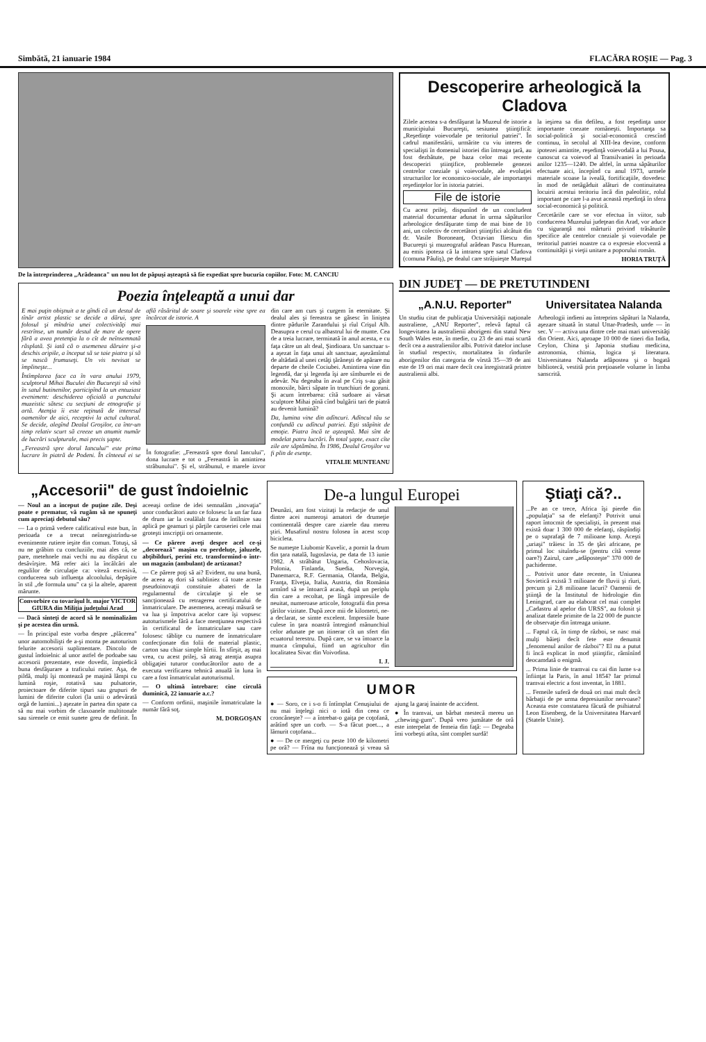Simbătă, 21 ianuarie 1984 FLACĂRA ROŞIE — Pag. 3
De la întreprinderea „Arădeanca" un nou lot de păpuşi aşteaptă să fie expediat spre bucuria copiilor. Foto: M. CANCIU
Poezia înţeleaptă a unui dar
E mai puţin obişnuit a te gîndi că un destul de tînăr artist plastic se decide a dărui, spre folosul şi mîndria unei colectivităţi mai restrînse, un număr destul de mare de opere fără a avea pretenţia la o cît de neînsemnată răsplată. Şi iată că o asemenea dăruire şi-a deschis aripile, a început să se taie piatra şi să se nască frumuseţi. Un vis nevisat se împlineşte...
Întîmplarea face ca în vara anului 1979, sculptorul Mihai Buculei din Bucureşti să vină în satul butinenilor, participînd la un entuziast eveniment: deschiderea oficială a punctului muzeistic sătesc cu secţiuni de etnografie şi artă. Atenţia îi este reţinută de interesul oamenilor de aici, receptivi la actul cultural. Se decide, alegînd Dealul Groşilor, ca într-un timp relativ scurt să creeze un anumit număr de lucrări sculpturale, mai precis şapte.
„Fereastră spre dorul Iancului" este prima lucrare în piatră de Podeni. În cînteeul ei se află răsăritul de soare şi soarele vine spre ea încărcat de istorie. A
În fotografie: „Fereastră spre dorul Iancului", dona lucrare e tot o „Fereastră în amintirea străbunului". Şi el, străbunul, e marele izvor din care am curs şi curgem în eternitate. Şi dealul ales şi fereastra se găsesc în liniştea dintre pădurile Zarandului şi rîul Crişul Alb. Deasupra e cerul cu albastrul lui de munte. Cea de a treia lucrare, terminată în anul acesta, e cu faţa către un alt deal, Şindioara. Un sanctuar s-a aşezat în faţa unui alt sanctuar, aşezămîntul de altădată al unei cetăţi ţărăneşti de apărare nu departe de cheile Cociubei. Amintirea vine din legendă, dar şi legenda îşi are sîmburele ei de adevăr. Nu degeaba în aval pe Criş s-au găsit monoxile, bărci săpate în trunchiuri de goruni. Şi acum întrebarea: cîtă sudoare ai vărsat sculptore Mihai pînă cînd bulgării tari de piatră au devenit lumină?
Da, lumina vine din adîncuri. Adîncul tău se confundă cu adîncul patriei. Eşti stăpînit de emoţie. Piatra încă te aşteaptă. Mai sînt de modelat patru lucrări. În total şapte, exact cîte zile are săptămîna. În 1986, Dealul Groşilor va fi plin de esenţe.
VITALIE MUNTEANU
Descoperire arheologică la Cladova
Zilele acestea s-a desfăşurat la Muzeul de istorie a municipiului Bucureşti, sesiunea ştiinţifică: „Reşedinţe voievodale pe teritoriul patriei". În cadrul manifestării, urmărite cu viu interes de specialişti în domeniul istoriei din întreaga ţară, au fost dezbătute, pe baza celor mai recente descoperiri ştiinţifice, problemele genezei centrelor cneziale şi voievodale, ale evoluţiei structurilor lor economico-sociale, ale importanţei reşedinţelor lor în istoria patriei.
File de istorie
Cu acest prilej, dispunînd de un concludent material documentar adunat în urma săpăturilor arheologice desfăşurate timp de mai bine de 10 ani, un colectiv de cercetători ştiinţifici alcătuit din dr. Vasile Boroneanţ, Octavian Iliescu din Bucureşti şi muzeograful arădean Pascu Hurezan, au emis ipoteza că la intrarea spre satul Cladova (comuna Păuliş), pe dealul care străjuieşte Mureşul la ieşirea sa din defileu, a fost reşedinţa unor importante cnezate româneşti. Importanţa sa social-politică şi social-economică crescînd continuu, în secolul al XIII-lea devine, conform ipotezei amintite, reşedinţă voievodală a lui Pousa, cunoscut ca voievod al Transilvaniei în perioada anilor 1235—1240. De altfel, în urma săpăturilor efectuate aici, începînd cu anul 1973, urmele materiale scoase la iveală, fortificaţiile, dovedesc în mod de netăgăduit alături de continuitatea locuirii acestui teritoriu încă din paleolitic, rolul important pe care l-a avut această reşedinţă în sfera social-economică şi politică.
Cercetările care se vor efectua în viitor, sub conducerea Muzeului judeţean din Arad, vor aduce cu siguranţă noi mărturii privind trăsăturile specifice ale centrelor cneziale şi voievodale pe teritoriul patriei noastre ca o expresie elocventă a continuităţii şi vieţii unitare a poporului român.
HORIA TRUŢĂ
DIN JUDEŢ — DE PRETUTINDENI
„A.N.U. Reporter"
Un studiu citat de publicaţia Universităţii naţionale australiene, „ANU Reporter", relevă faptul că longevitatea la australienii aborigeni din statul New South Wales este, în medie, cu 23 de ani mai scurtă decît cea a australienilor albi. Potrivit datelor incluse în studiul respectiv, mortalitatea în rîndurile aborigenilor din categoria de vîrstă 35—39 de ani este de 19 ori mai mare decît cea înregistrată printre australienii albi.
Universitatea Nalanda
Arheologii indieni au întreprins săpături la Nalanda, aşezare situată în statul Uttar-Pradesh, unde — în sec. V — activa una dintre cele mai mari universităţi din Orient. Aici, aproape 10 000 de tineri din India, Ceylon, China şi Japonia studiau medicina, astronomia, chimia, logica şi literatura. Universitatea Nalanda adăpostea şi o bogată bibliotecă, vestită prin preţioasele volume în limba sanscrită.
„Accesorii" de gust îndoielnic
— Noul an a început de puţine zile. Deşi poate e prematur, vă rugăm să ne spuneţi cum apreciaţi debutul său?
— La o primă vedere calificativul este bun, în perioada ce a trecut neînregistrîndu-se evenimente rutiere ieşite din comun. Totuşi, să nu ne grăbim cu concluziile, mai ales că, se pare, metehnele mai vechi nu au dispărut cu desăvîrşire. Mă refer aici la încălcări ale regulilor de circulaţie ca: viteză excesivă, conducerea sub influenţa alcoolului, depăşire în stil „de formula unu" ca şi la altele, aparent mărunte.
Convorbire cu tovarăşul lt. major VICTOR GIURA din Miliţia judeţului Arad
— Dacă sînteţi de acord să le nominalizăm şi pe acestea din urmă.
— În principal este vorba despre „plăcerea" unor automobilişti de a-şi monta pe autoturism felurite accesorii suplimentare. Dincolo de gustul îndoielnic al unor astfel de podoabe sau accesorii prezentate, este dovedit, împiedică buna desfăşurare a traficului rutier. Aşa, de pildă, mulţi îşi montează pe maşină lămpi cu lumină roşie, rotativă sau pulsatorie, proiectoare de diferite tipuri sau grupuri de lumini de diferite culori (la unii o adevărată orgă de lumini...) aşezate în partea din spate ca să nu mai vorbim de claxoanele multitonale sau sirenele ce emit sunete greu de definit. În aceeaşi ordine de idei semnalăm „inovaţia" unor conducători auto ce folosesc la un far faza de drum iar la cealălalt faza de întîlnire sau aplică pe geamuri şi părţile caroseriei cele mai groteşti inscripţii ori ornamente.
— Ce părere aveţi despre acel ce-şi „decorează" maşina cu perdeluţe, jaluzele, abţibilduri, perini etc. transformînd-o într-un magazin (ambulant) de artizanat?
— Ce părere poţi să ai? Evident, nu una bună, de aceea aş dori să subliniez că toate aceste pseudoinovaţii constituie abateri de la regulamentul de circulaţie şi ele se sancţionează cu retragerea certificatului de înmatriculare. De asemenea, aceeaşi măsură se va lua şi împotriva acelor care îşi vopsesc autoturismele fără a face menţiunea respectivă în certificatul de înmatriculare sau care folosesc tăbliţe cu numere de înmatriculare confecţionate din folii de material plastic, carton sau chiar simple hîrtii. În sfîrşit, aş mai vrea, cu acest prilej, să atrag atenţia asupra obligaţiei tuturor conducătorilor auto de a executa verificarea tehnică anuală în luna în care a fost înmatriculat autoturismul.
— O ultimă întrebare: cine circulă duminică, 22 ianuarie a.c.?
— Conform ordinii, maşinile înmatriculate la număr fără soţ.
M. DORGOŞAN
De-a lungul Europei
Deunăzi, am fost vizitaţi la redacţie de unul dintre acei numeroşi amatori de drumeţie continentală despre care ziarele dau mereu ştiri. Musafirul nostru folosea în acest scop bicicleta.
Se numeşte Liubomir Kuvelic, a pornit la drum din ţara natală, Iugoslavia, pe data de 13 iunie 1982. A străbătut Ungaria, Cehoslovacia, Polonia, Finlanda, Suedia, Norvegia, Danemarca, R.F. Germania, Olanda, Belgia, Franţa, Elveţia, Italia, Austria, din România urmînd să se întoarcă acasă, după un periplu din care a recoltat, pe lîngă impresiile de neuitat, numeroase articole, fotografii din presa ţărilor vizitate. După zece mii de kilometri, ne-a declarat, se simte excelent. Impresiile bune culese în ţara noastră întregind mănunchiul celor adunate pe un itinerar cît un sfert din ecuatorul terestru. După care, se va întoarce la munca cîmpului, fiind un agricultor din localitatea Sivac din Voivodina.
I. J.
UMOR
● — Soro, ce i s-o fi întîmplat Cenuşiului de nu mai înţelegi nici o iotă din ceea ce croncăneşte? — a întrebat-o gaiţa pe coţofană, arătînd spre un corb. — S-a făcut poet..., a lămurit coţofana...
● — De ce mergeţi cu peste 100 de kilometri pe oră? — Frîna nu funcţionează şi vreau să ajung la garaj înainte de accident.
● În tramvai, un bărbat mestecă mereu un „chewing-gum". După vreo jumătate de oră este interpelat de femeia din faţă: — Degeaba îmi vorbeşti atîta, sînt complet surdă!
Ştiaţi că?..
...Pe an ce trece, Africa îşi pierde din „populaţia" sa de elefanţi? Potrivit unui raport întocmit de specialişti, în prezent mai există doar 1 300 000 de elefanţi, răspîndiţi pe o suprafaţă de 7 milioane kmp. Aceşti „uriaşi" trăiesc în 35 de ţări africane, pe primul loc situîndu-se (pentru cîtă vreme oare?) Zairul, care „adăposteşte" 370 000 de pachiderme.
... Potrivit unor date recente, în Uniunea Sovietică există 3 milioane de fluvii şi rîuri, precum şi 2,8 milioane lacuri? Oamenii de ştiinţă de la Institutul de hidrologie din Leningrad, care au elaborat cel mai complet „Cadastru al apelor din URSS", au folosit şi analizat datele primite de la 22 000 de puncte de observaţie din întreaga uniune.
... Faptul că, în timp de război, se nasc mai mulţi băieţi decît fete este denumit „fenomenul anilor de război"? El nu a putut fi încă explicat în mod ştiinţific, rămînînd deocamdată o enigmă.
... Prima linie de tramvai cu cai din lume s-a înfiinţat la Paris, în anul 1854? Iar primul tramvai electric a fost inventat, în 1881.
... Femeile suferă de două ori mai mult decît bărbaţii de pe urma depresiunilor nervoase? Aceasta este constatarea făcută de psihiatrul Leon Eisenberg, de la Universitatea Harvard (Statele Unite).